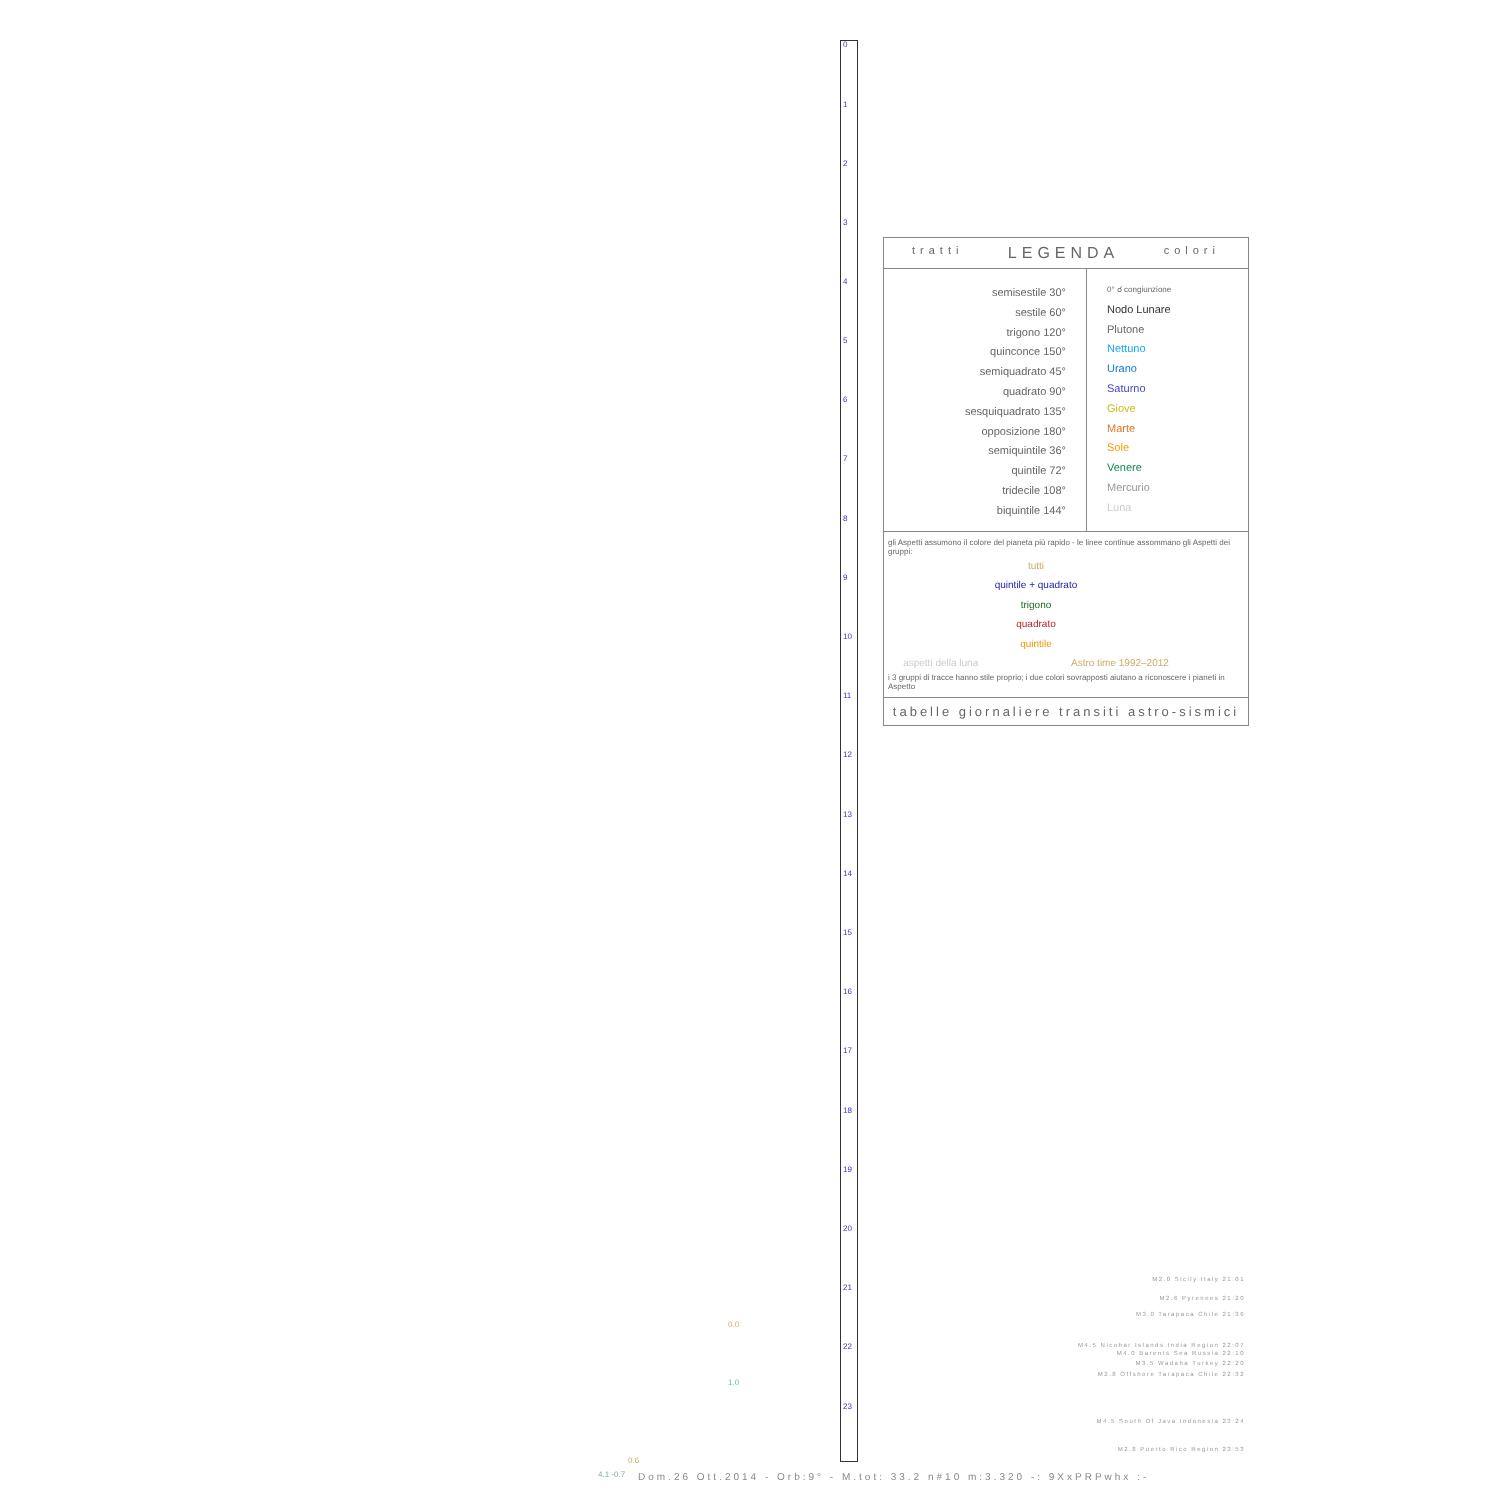0
1
2
3
4
5
6
7
8
9
10
11
12
13
14
15
16
17
18
19
20
21
22
23
tratti LEGENDA colori
semisestile 30°
sestile 60°
trigono 120°
quinconce 150°
semiquadrato 45°
quadrato 90°
sesquiquadrato 135°
opposizione 180°
semiquintile 36°
quintile 72°
tridecile 108°
biquintile 144°
0° ☌ congiunzione
Nodo Lunare
Plutone
Nettuno
Urano
Saturno
Giove
Marte
Sole
Venere
Mercurio
Luna
gli Aspetti assumono il colore del pianeta più rapido - le linee continue assommano gli Aspetti dei gruppi:
tutti
quintile + quadrato
trigono
quadrato
quintile
aspetti della luna Astro time 1992–2012
i 3 gruppi di tracce hanno stile proprio; i due colori sovrapposti aiutano a riconoscere i pianeti in Aspetto
tabelle giornaliere transiti astro-sismici
M2.0 Sicily Italy 21:01
M2.6 Pyrenees 21:20
M3.0 Tarapaca Chile 21:36
M4.5 Nicobar Islands India Region 22:07
M4.0 Barents Sea Russia 22:10
M3.5 Wadaha Turkey 22:20
M2.8 Offshore Tarapaca Chile 22:32
M4.5 South Of Java Indonesia 23:24
M2.8 Puerto Rico Region 23:53
0.0
1.0
4.1 -0.7
0.6
Dom.26 Ott.2014 - Orb:9° - M.tot: 33.2 n#10 m:3.320 -: 9XxPRPwhx :-